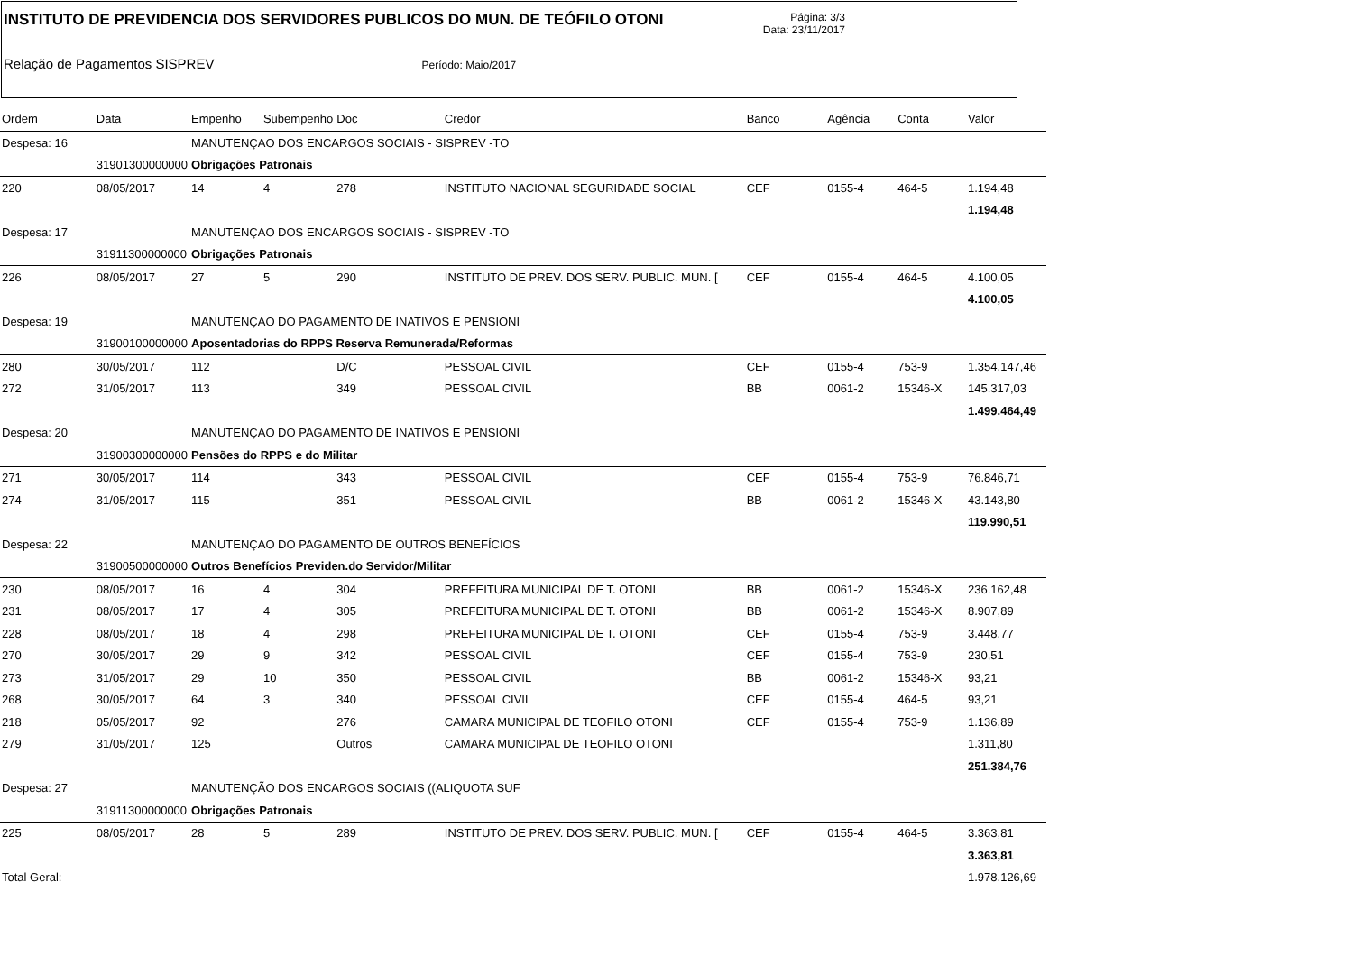INSTITUTO DE PREVIDENCIA DOS SERVIDORES PUBLICOS DO MUN. DE TEÓFILO OTONI Página: 3/3
Data: 23/11/2017
Relação de Pagamentos SISPREV Período: Maio/2017
| Ordem | Data | Empenho | Subempenho | Doc | Credor | Banco | Agência | Conta | Valor |
| --- | --- | --- | --- | --- | --- | --- | --- | --- | --- |
| Despesa: 16 | | MANUTENÇAO DOS ENCARGOS SOCIAIS - SISPREV -TO | | | | | | | |
| | 31901300000000 | Obrigações Patronais | | | | | | | |
| 220 | 08/05/2017 | 14 | 4 | 278 | INSTITUTO NACIONAL SEGURIDADE SOCIAL | CEF | 0155-4 | 464-5 | 1.194,48 |
| | | | | | | | | | 1.194,48 |
| Despesa: 17 | | MANUTENÇAO DOS ENCARGOS SOCIAIS - SISPREV -TO | | | | | | | |
| | 31911300000000 | Obrigações Patronais | | | | | | | |
| 226 | 08/05/2017 | 27 | 5 | 290 | INSTITUTO DE PREV. DOS SERV. PUBLIC. MUN. [ | CEF | 0155-4 | 464-5 | 4.100,05 |
| | | | | | | | | | 4.100,05 |
| Despesa: 19 | | MANUTENÇAO DO PAGAMENTO DE INATIVOS E PENSIONI | | | | | | | |
| | 31900100000000 | Aposentadorias do RPPS Reserva Remunerada/Reformas | | | | | | | |
| 280 | 30/05/2017 | 112 | | D/C | PESSOAL CIVIL | CEF | 0155-4 | 753-9 | 1.354.147,46 |
| 272 | 31/05/2017 | 113 | | 349 | PESSOAL CIVIL | BB | 0061-2 | 15346-X | 145.317,03 |
| | | | | | | | | | 1.499.464,49 |
| Despesa: 20 | | MANUTENÇAO DO PAGAMENTO DE INATIVOS E PENSIONI | | | | | | | |
| | 31900300000000 | Pensões do RPPS e do Militar | | | | | | | |
| 271 | 30/05/2017 | 114 | | 343 | PESSOAL CIVIL | CEF | 0155-4 | 753-9 | 76.846,71 |
| 274 | 31/05/2017 | 115 | | 351 | PESSOAL CIVIL | BB | 0061-2 | 15346-X | 43.143,80 |
| | | | | | | | | | 119.990,51 |
| Despesa: 22 | | MANUTENÇAO DO PAGAMENTO DE OUTROS BENEFÍCIOS | | | | | | | |
| | 31900500000000 | Outros Benefícios Previden.do Servidor/Militar | | | | | | | |
| 230 | 08/05/2017 | 16 | 4 | 304 | PREFEITURA MUNICIPAL DE T. OTONI | BB | 0061-2 | 15346-X | 236.162,48 |
| 231 | 08/05/2017 | 17 | 4 | 305 | PREFEITURA MUNICIPAL DE T. OTONI | BB | 0061-2 | 15346-X | 8.907,89 |
| 228 | 08/05/2017 | 18 | 4 | 298 | PREFEITURA MUNICIPAL DE T. OTONI | CEF | 0155-4 | 753-9 | 3.448,77 |
| 270 | 30/05/2017 | 29 | 9 | 342 | PESSOAL CIVIL | CEF | 0155-4 | 753-9 | 230,51 |
| 273 | 31/05/2017 | 29 | 10 | 350 | PESSOAL CIVIL | BB | 0061-2 | 15346-X | 93,21 |
| 268 | 30/05/2017 | 64 | 3 | 340 | PESSOAL CIVIL | CEF | 0155-4 | 464-5 | 93,21 |
| 218 | 05/05/2017 | 92 | | 276 | CAMARA MUNICIPAL DE TEOFILO OTONI | CEF | 0155-4 | 753-9 | 1.136,89 |
| 279 | 31/05/2017 | 125 | | Outros | CAMARA MUNICIPAL DE TEOFILO OTONI | | | | 1.311,80 |
| | | | | | | | | | 251.384,76 |
| Despesa: 27 | | MANUTENÇÃO DOS ENCARGOS SOCIAIS ((ALIQUOTA SUF | | | | | | | |
| | 31911300000000 | Obrigações Patronais | | | | | | | |
| 225 | 08/05/2017 | 28 | 5 | 289 | INSTITUTO DE PREV. DOS SERV. PUBLIC. MUN. [ | CEF | 0155-4 | 464-5 | 3.363,81 |
| | | | | | | | | | 3.363,81 |
| Total Geral: | | | | | | | | | 1.978.126,69 |